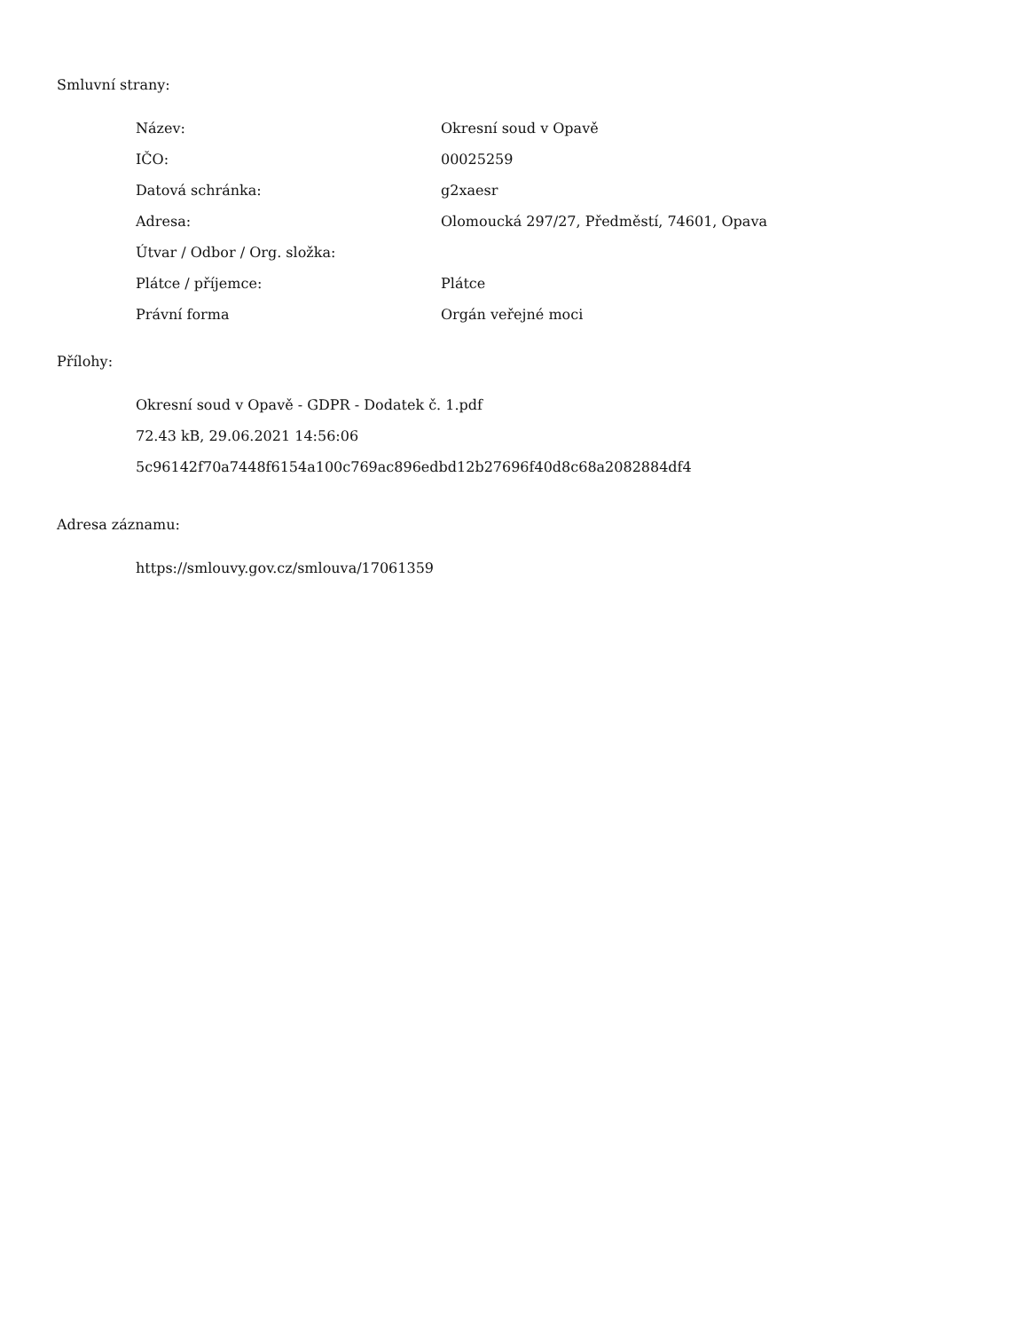Smluvní strany:
| Název: | Okresní soud v Opavě |
| IČO: | 00025259 |
| Datová schránka: | g2xaesr |
| Adresa: | Olomoucká 297/27, Předměstí, 74601, Opava |
| Útvar / Odbor / Org. složka: | |
| Plátce / příjemce: | Plátce |
| Právní forma | Orgán veřejné moci |
Přílohy:
Okresní soud v Opavě - GDPR - Dodatek č. 1.pdf
72.43 kB, 29.06.2021 14:56:06
5c96142f70a7448f6154a100c769ac896edbd12b27696f40d8c68a2082884df4
Adresa záznamu:
https://smlouvy.gov.cz/smlouva/17061359